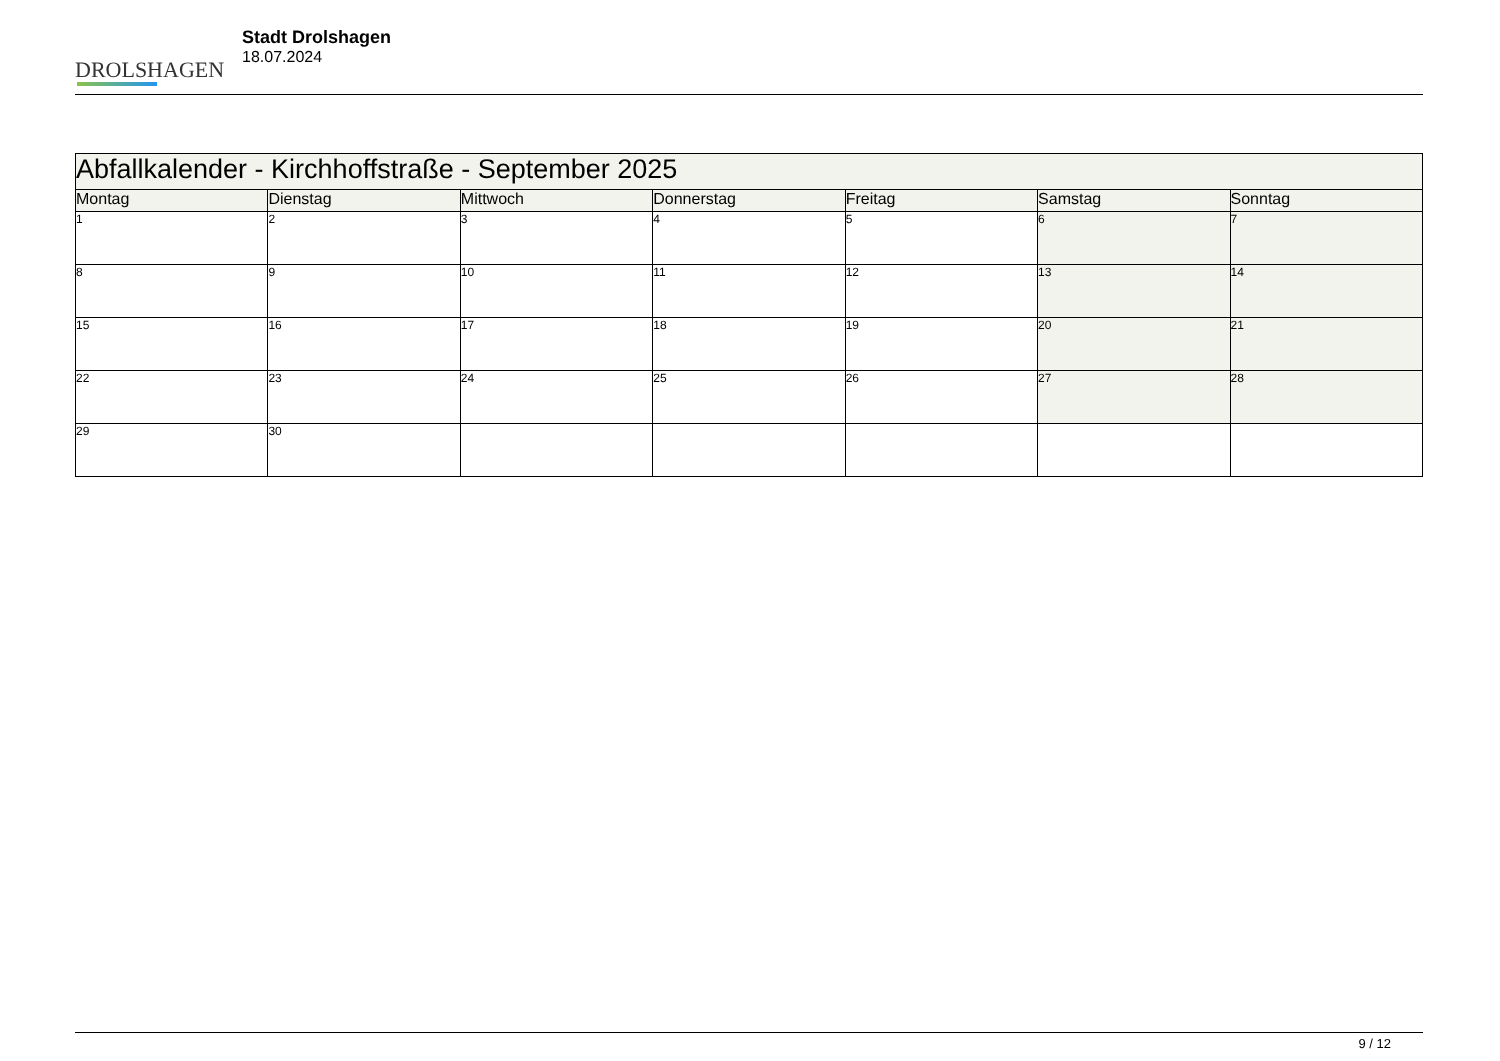DROLSHAGEN
Stadt Drolshagen
18.07.2024
| Abfallkalender - Kirchhoffstraße - September 2025 | | | | | | |
| --- | --- | --- | --- | --- | --- | --- |
| Montag | Dienstag | Mittwoch | Donnerstag | Freitag | Samstag | Sonntag |
| 1 | 2 | 3 | 4 | 5 | 6 | 7 |
| 8 | 9 | 10 | 11 | 12 | 13 | 14 |
| 15 | 16 | 17 | 18 | 19 | 20 | 21 |
| 22 | 23 | 24 | 25 | 26 | 27 | 28 |
| 29 | 30 | | | | | |
9 / 12